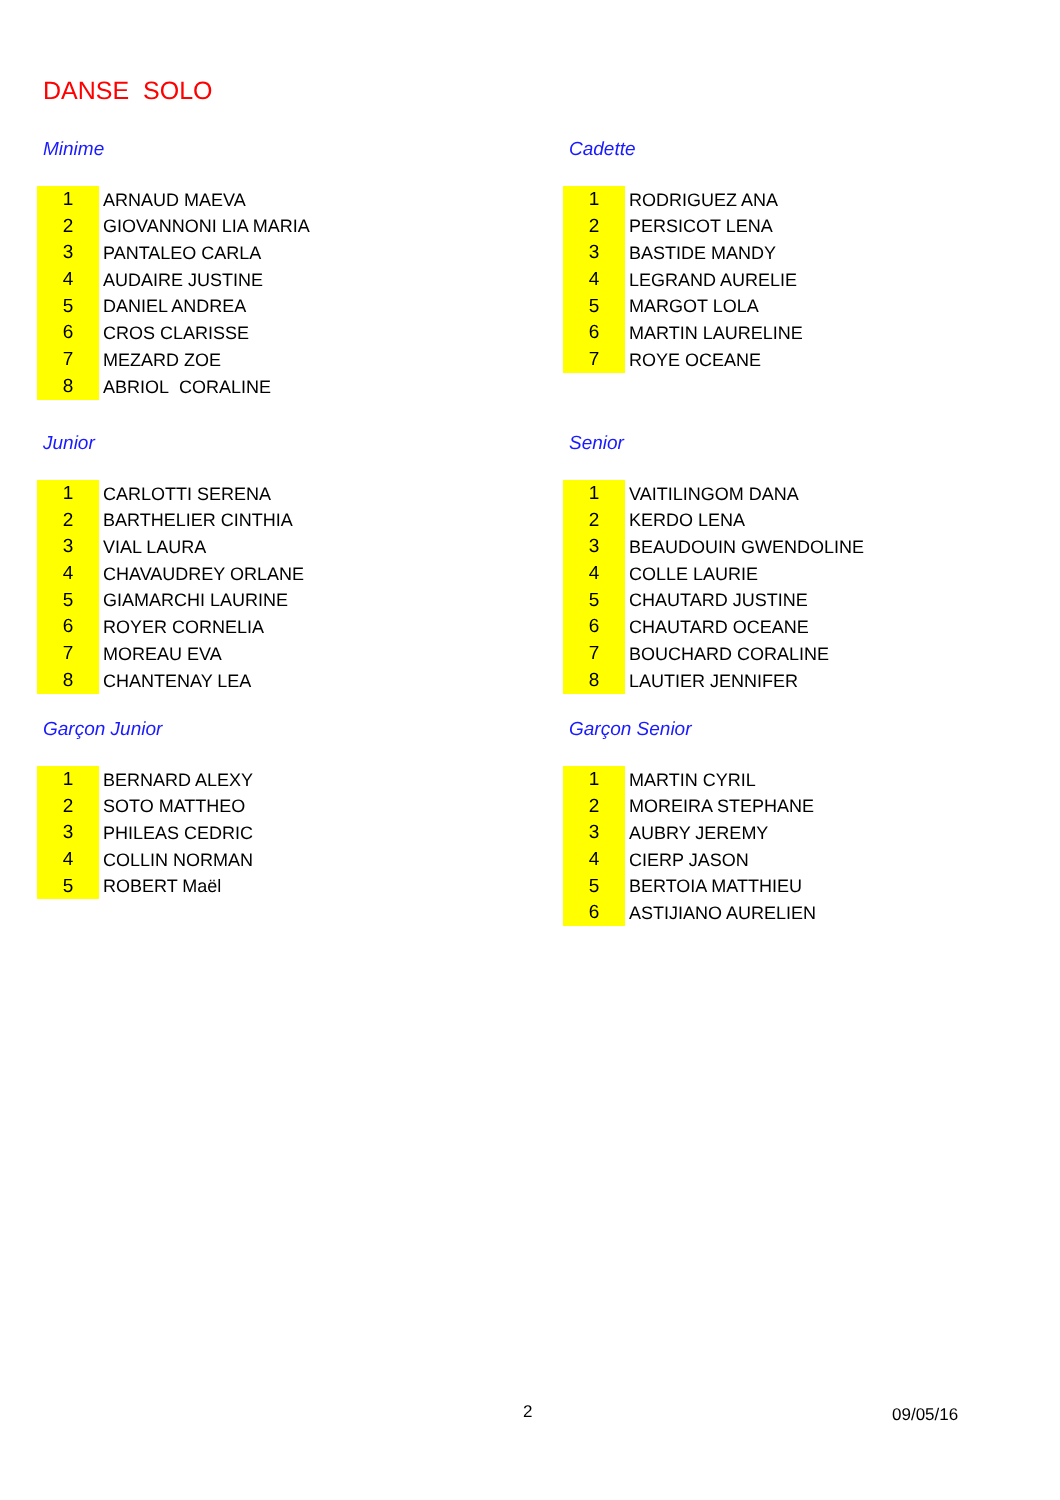DANSE SOLO
Minime
| 1 | ARNAUD MAEVA |
| 2 | GIOVANNONI LIA MARIA |
| 3 | PANTALEO CARLA |
| 4 | AUDAIRE JUSTINE |
| 5 | DANIEL ANDREA |
| 6 | CROS CLARISSE |
| 7 | MEZARD ZOE |
| 8 | ABRIOL CORALINE |
Cadette
| 1 | RODRIGUEZ ANA |
| 2 | PERSICOT LENA |
| 3 | BASTIDE MANDY |
| 4 | LEGRAND AURELIE |
| 5 | MARGOT LOLA |
| 6 | MARTIN LAURELINE |
| 7 | ROYE OCEANE |
Junior
| 1 | CARLOTTI SERENA |
| 2 | BARTHELIER CINTHIA |
| 3 | VIAL LAURA |
| 4 | CHAVAUDREY ORLANE |
| 5 | GIAMARCHI LAURINE |
| 6 | ROYER CORNELIA |
| 7 | MOREAU EVA |
| 8 | CHANTENAY LEA |
Senior
| 1 | VAITILINGOM DANA |
| 2 | KERDO LENA |
| 3 | BEAUDOUIN GWENDOLINE |
| 4 | COLLE LAURIE |
| 5 | CHAUTARD JUSTINE |
| 6 | CHAUTARD OCEANE |
| 7 | BOUCHARD CORALINE |
| 8 | LAUTIER JENNIFER |
Garçon Junior
| 1 | BERNARD ALEXY |
| 2 | SOTO MATTHEO |
| 3 | PHILEAS CEDRIC |
| 4 | COLLIN NORMAN |
| 5 | ROBERT Maël |
Garçon Senior
| 1 | MARTIN CYRIL |
| 2 | MOREIRA STEPHANE |
| 3 | AUBRY JEREMY |
| 4 | CIERP JASON |
| 5 | BERTOIA MATTHIEU |
| 6 | ASTIJIANO AURELIEN |
2 09/05/16